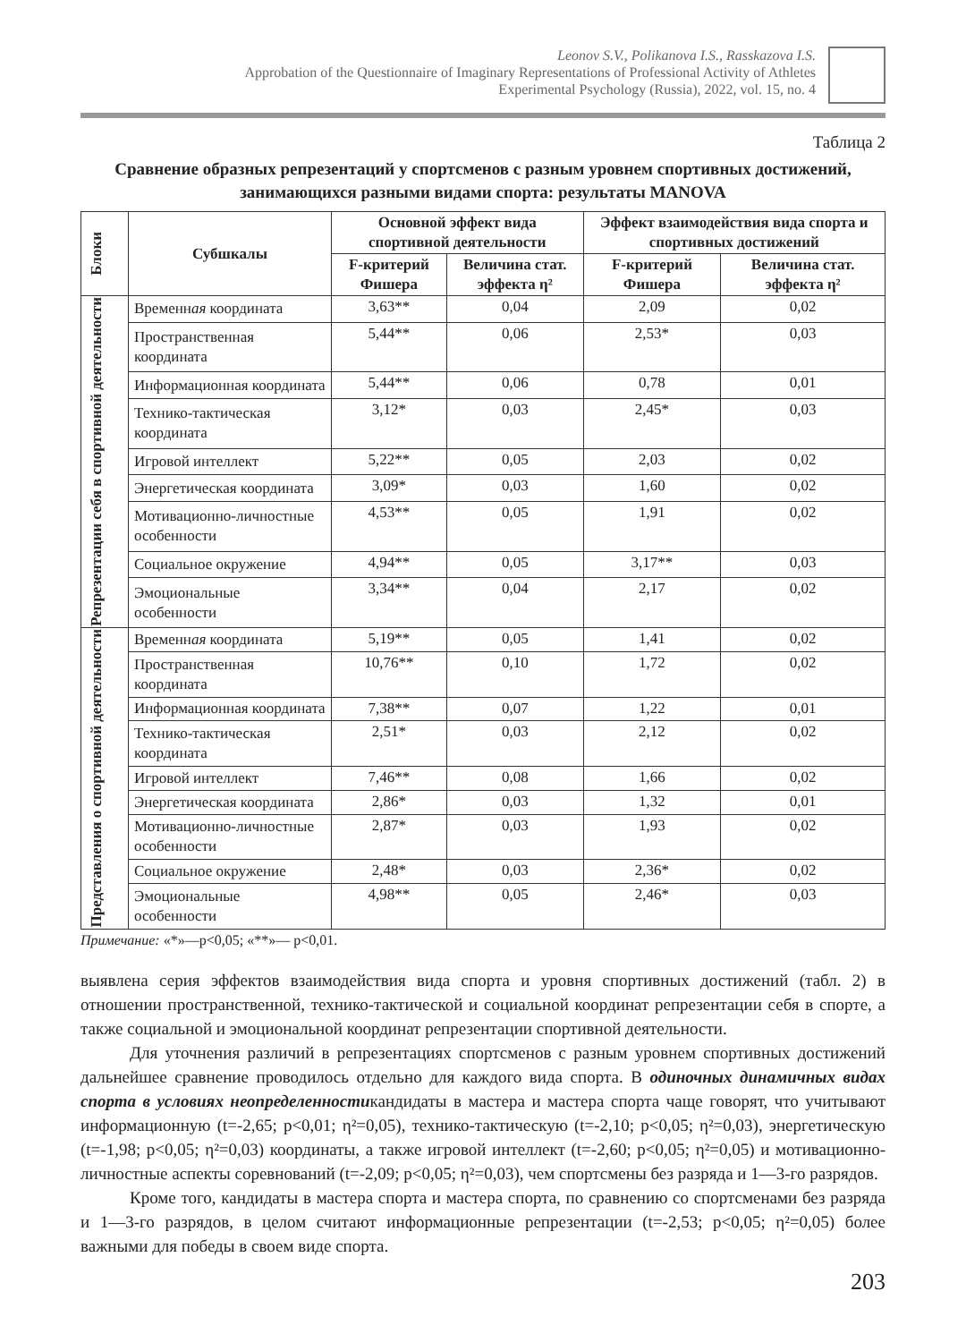Leonov S.V., Polikanova I.S., Rasskazova I.S.
Approbation of the Questionnaire of Imaginary Representations of Professional Activity of Athletes
Experimental Psychology (Russia), 2022, vol. 15, no. 4
Таблица 2
Сравнение образных репрезентаций у спортсменов с разным уровнем спортивных достижений, занимающихся разными видами спорта: результаты MANOVA
| Блоки | Субшкалы | Основной эффект вида спортивной деятельности | | Эффект взаимодействия вида спорта и спортивных достижений | |
| --- | --- | --- | --- | --- | --- |
| | | F-критерий Фишера | Величина стат. эффекта η² | F-критерий Фишера | Величина стат. эффекта η² |
| Репрезентации себя в спортивной деятельности | Временн ая координата | 3,63** | 0,04 | 2,09 | 0,02 |
| | Пространственная координата | 5,44** | 0,06 | 2,53* | 0,03 |
| | Информационная координата | 5,44** | 0,06 | 0,78 | 0,01 |
| | Технико-тактическая координата | 3,12* | 0,03 | 2,45* | 0,03 |
| | Игровой интеллект | 5,22** | 0,05 | 2,03 | 0,02 |
| | Энергетическая координата | 3,09* | 0,03 | 1,60 | 0,02 |
| | Мотивационно-личностные особенности | 4,53** | 0,05 | 1,91 | 0,02 |
| | Социальное окружение | 4,94** | 0,05 | 3,17** | 0,03 |
| | Эмоциональные особенности | 3,34** | 0,04 | 2,17 | 0,02 |
| Представления о спортивной деятельности | Временн ая координата | 5,19** | 0,05 | 1,41 | 0,02 |
| | Пространственная координата | 10,76** | 0,10 | 1,72 | 0,02 |
| | Информационная координата | 7,38** | 0,07 | 1,22 | 0,01 |
| | Технико-тактическая координата | 2,51* | 0,03 | 2,12 | 0,02 |
| | Игровой интеллект | 7,46** | 0,08 | 1,66 | 0,02 |
| | Энергетическая координата | 2,86* | 0,03 | 1,32 | 0,01 |
| | Мотивационно-личностные особенности | 2,87* | 0,03 | 1,93 | 0,02 |
| | Социальное окружение | 2,48* | 0,03 | 2,36* | 0,02 |
| | Эмоциональные особенности | 4,98** | 0,05 | 2,46* | 0,03 |
Примечание: «*»—p<0,05; «**»— p<0,01.
выявлена серия эффектов взаимодействия вида спорта и уровня спортивных достижений (табл. 2) в отношении пространственной, технико-тактической и социальной координат репрезентации себя в спорте, а также социальной и эмоциональной координат репрезентации спортивной деятельности.
Для уточнения различий в репрезентациях спортсменов с разным уровнем спортивных достижений дальнейшее сравнение проводилось отдельно для каждого вида спорта. В одиночных динамичных видах спорта в условиях неопределенностикандидаты в мастера и мастера спорта чаще говорят, что учитывают информационную (t=-2,65; p<0,01; η²=0,05), технико-тактическую (t=-2,10; p<0,05; η²=0,03), энергетическую (t=-1,98; p<0,05; η²=0,03) координаты, а также игровой интеллект (t=-2,60; p<0,05; η²=0,05) и мотивационно-личностные аспекты соревнований (t=-2,09; p<0,05; η²=0,03), чем спортсмены без разряда и 1—3-го разрядов.
Кроме того, кандидаты в мастера спорта и мастера спорта, по сравнению со спортсменами без разряда и 1—3-го разрядов, в целом считают информационные репрезентации (t=-2,53; p<0,05; η²=0,05) более важными для победы в своем виде спорта.
203